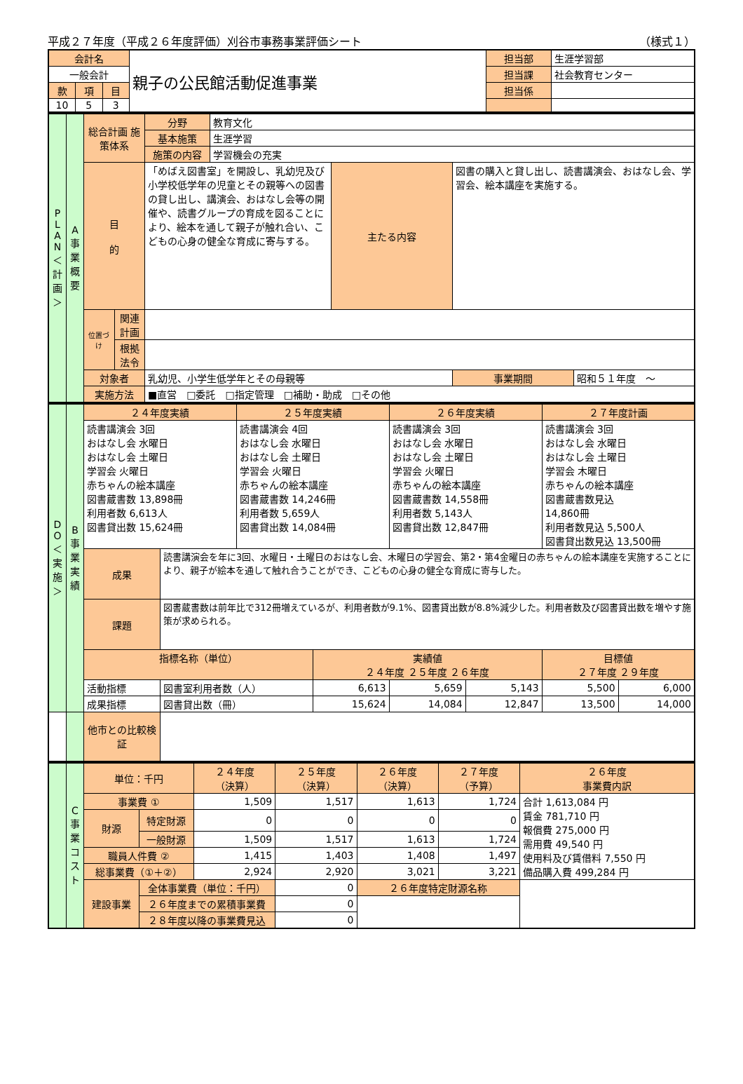平成２７年度（平成２６年度評価）刈谷市事務事業評価シート （様式１）
| 会計名 | | | 親子の公民館活動促進事業 | 担当部 | 生涯学習部 |
| 一般会計 | | | | 担当課 | 社会教育センター |
| 款 | 項 | 目 | | 担当係 | |
| 10 | 5 | 3 | | | |
| P L A N ＜計画＞ | A 事業概要 | 総合計画 施策体系 | | 分野 | 教育文化 | | | |
| | | | | 基本施策 | 生涯学習 | | | |
| | | | | 施策の内容 | 学習機会の充実 | | | |
| | | 目 的 | | 「めばえ図書室」を開設し、乳幼児及び小学校低学年の児童とその親等への図書の貸し出し、講演会、おはなし会等の開催や、読書グループの育成を図ることにより、絵本を通して親子が触れ合い、こどもの心身の健全な育成に寄与する。 | | 主たる内容 | 図書の購入と貸し出し、読書講演会、おはなし会、学習会、絵本講座を実施する。 | |
| | | 位置づけ | 関連計画 | | | | | |
| | | | 根拠法令 | | | | | |
| | | 対象者 | | 乳幼児、小学生低学年とその母親等 | | | 事業期間 | 昭和５１年度 ～ |
| | | 実施方法 | | ■直営 □委託 □指定管理 □補助・助成 □その他 | | | | |
| D O ＜実施＞ | B 事業実績 | ２４年度実績 | | ２５年度実績 | | ２６年度実績 | | ２７年度計画 | |
| | | 読書講演会 3回 おはなし会 水曜日 おはなし会 土曜日 学習会 火曜日 赤ちゃんの絵本講座 図書蔵書数 13,898冊 利用者数 6,613人 図書貸出数 15,624冊 | | 読書講演会 4回 おはなし会 水曜日 おはなし会 土曜日 学習会 火曜日 赤ちゃんの絵本講座 図書蔵書数 14,246冊 利用者数 5,659人 図書貸出数 14,084冊 | | 読書講演会 3回 おはなし会 水曜日 おはなし会 土曜日 学習会 火曜日 赤ちゃんの絵本講座 図書蔵書数 14,558冊 利用者数 5,143人 図書貸出数 12,847冊 | | 読書講演会 3回 おはなし会 水曜日 おはなし会 土曜日 学習会 木曜日 赤ちゃんの絵本講座 図書蔵書数見込 14,860冊 利用者数見込 5,500人 図書貸出数見込 13,500冊 | |
| | | 成果 | 読書講演会を年に3回、水曜日・土曜日のおはなし会、木曜日の学習会、第2・第4金曜日の赤ちゃんの絵本講座を実施することにより、親子が絵本を通して触れ合うことができ、こどもの心身の健全な育成に寄与した。 | | | | | | |
| | | 課題 | 図書蔵書数は前年比で312冊増えているが、利用者数が9.1%、図書貸出数が8.8%減少した。利用者数及び図書貸出数を増やす施策が求められる。 | | | | | | |
| | | 指標名称（単位） | | | 実績値 ２４年度 ２５年度 ２６年度 | | | 目標値 ２７年度 ２９年度 | |
| | | 活動指標 | 図書室利用者数（人） | | 6,613 | 5,659 | 5,143 | 5,500 | 6,000 |
| | | 成果指標 | 図書貸出数（冊） | | 15,624 | 14,084 | 12,847 | 13,500 | 14,000 |
| | | 他市との比較検証 | | | | | | | |
| | C 事業コスト | 単位：千円 | | ２４年度 （決算） | ２５年度 （決算） | ２６年度 （決算） | ２７年度 （予算） | ２６年度 事業費内訳 |
| | | 事業費 ① | | 1,509 | 1,517 | 1,613 | 1,724 | 合計 1,613,084 円 賃金 781,710 円 報償費 275,000 円 需用費 49,540 円 使用料及び賃借料 7,550 円 備品購入費 499,284 円 |
| | | 財源 | 特定財源 | 0 | 0 | 0 | 0 | |
| | | | 一般財源 | 1,509 | 1,517 | 1,613 | 1,724 | |
| | | 職員人件費 ② | | 1,415 | 1,403 | 1,408 | 1,497 | |
| | | 総事業費（①＋②） | | 2,924 | 2,920 | 3,021 | 3,221 | |
| | | 建設事業 | 全体事業費（単位：千円） | | 0 | ２６年度特定財源名称 | | |
| | | | ２６年度までの累積事業費 | | 0 | | | |
| | | | ２８年度以降の事業費見込 | | 0 | | | |